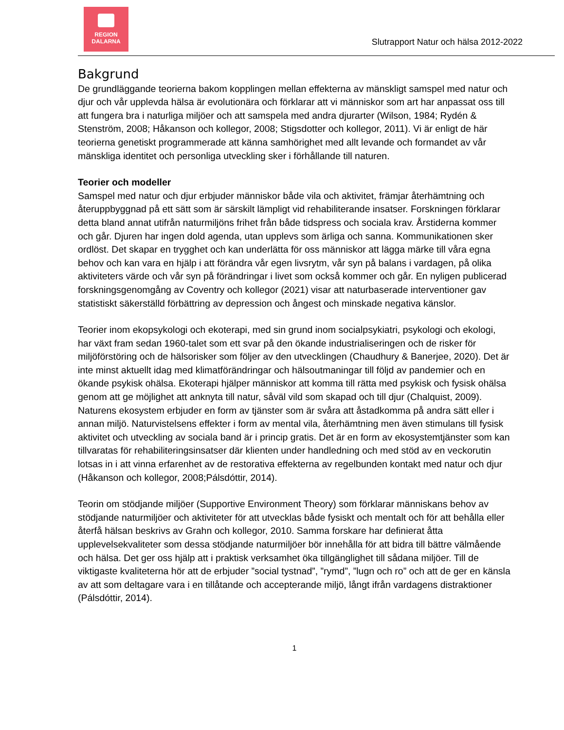REGION
DALARNA
Slutrapport Natur och hälsa 2012-2022
Bakgrund
De grundläggande teorierna bakom kopplingen mellan effekterna av mänskligt samspel med natur och djur och vår upplevda hälsa är evolutionära och förklarar att vi människor som art har anpassat oss till att fungera bra i naturliga miljöer och att samspela med andra djurarter (Wilson, 1984; Rydén & Stenström, 2008; Håkanson och kollegor, 2008; Stigsdotter och kollegor, 2011). Vi är enligt de här teorierna genetiskt programmerade att känna samhörighet med allt levande och formandet av vår mänskliga identitet och personliga utveckling sker i förhållande till naturen.
Teorier och modeller
Samspel med natur och djur erbjuder människor både vila och aktivitet, främjar återhämtning och återuppbyggnad på ett sätt som är särskilt lämpligt vid rehabiliterande insatser. Forskningen förklarar detta bland annat utifrån naturmiljöns frihet från både tidspress och sociala krav. Årstiderna kommer och går. Djuren har ingen dold agenda, utan upplevs som ärliga och sanna. Kommunikationen sker ordlöst. Det skapar en trygghet och kan underlätta för oss människor att lägga märke till våra egna behov och kan vara en hjälp i att förändra vår egen livsrytm, vår syn på balans i vardagen, på olika aktiviteters värde och vår syn på förändringar i livet som också kommer och går. En nyligen publicerad forskningsgenomgång av Coventry och kollegor (2021) visar att naturbaserade interventioner gav statistiskt säkerställd förbättring av depression och ångest och minskade negativa känslor.
Teorier inom ekopsykologi och ekoterapi, med sin grund inom socialpsykiatri, psykologi och ekologi, har växt fram sedan 1960-talet som ett svar på den ökande industrialiseringen och de risker för miljöförstöring och de hälsorisker som följer av den utvecklingen (Chaudhury & Banerjee, 2020). Det är inte minst aktuellt idag med klimatförändringar och hälsoutmaningar till följd av pandemier och en ökande psykisk ohälsa. Ekoterapi hjälper människor att komma till rätta med psykisk och fysisk ohälsa genom att ge möjlighet att anknyta till natur, såväl vild som skapad och till djur (Chalquist, 2009). Naturens ekosystem erbjuder en form av tjänster som är svåra att åstadkomma på andra sätt eller i annan miljö. Naturvistelsens effekter i form av mental vila, återhämtning men även stimulans till fysisk aktivitet och utveckling av sociala band är i princip gratis. Det är en form av ekosystemtjänster som kan tillvaratas för rehabiliteringsinsatser där klienten under handledning och med stöd av en veckorutin lotsas in i att vinna erfarenhet av de restorativa effekterna av regelbunden kontakt med natur och djur (Håkanson och kollegor, 2008;Pálsdóttir, 2014).
Teorin om stödjande miljöer (Supportive Environment Theory) som förklarar människans behov av stödjande naturmiljöer och aktiviteter för att utvecklas både fysiskt och mentalt och för att behålla eller återfå hälsan beskrivs av Grahn och kollegor, 2010. Samma forskare har definierat åtta upplevelsekvaliteter som dessa stödjande naturmiljöer bör innehålla för att bidra till bättre välmående och hälsa. Det ger oss hjälp att i praktisk verksamhet öka tillgänglighet till sådana miljöer. Till de viktigaste kvaliteterna hör att de erbjuder ”social tystnad”, ”rymd”, ”lugn och ro” och att de ger en känsla av att som deltagare vara i en tillåtande och accepterande miljö, långt ifrån vardagens distraktioner (Pálsdóttir, 2014).
1